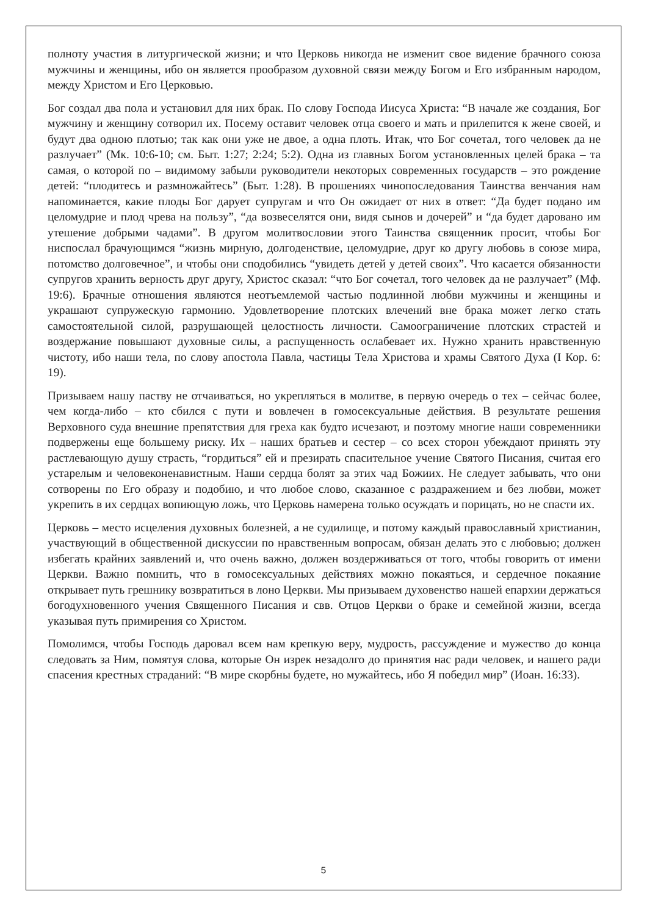полноту участия в литургической жизни; и что Церковь никогда не изменит свое видение брачного союза мужчины и женщины, ибо он является прообразом духовной связи между Богом и Его избранным народом, между Христом и Его Церковью.
Бог создал два пола и установил для них брак. По слову Господа Иисуса Христа: “В начале же создания, Бог мужчину и женщину сотворил их. Посему оставит человек отца своего и мать и прилепится к жене своей, и будут два одною плотью; так как они уже не двое, а одна плоть. Итак, что Бог сочетал, того человек да не разлучает” (Мк. 10:6-10; см. Быт. 1:27; 2:24; 5:2). Одна из главных Богом установленных целей брака – та самая, о которой по – видимому забыли руководители некоторых современных государств – это рождение детей: “плодитесь и размножайтесь” (Быт. 1:28). В прошениях чинопоследования Таинства венчания нам напоминается, какие плоды Бог дарует супругам и что Он ожидает от них в ответ: “Да будет подано им целомудрие и плод чрева на пользу”, “да возвеселятся они, видя сынов и дочерей” и “да будет даровано им утешение добрыми чадами”. В другом молитвословии этого Таинства священник просит, чтобы Бог ниспослал брачующимся “жизнь мирную, долгоденствие, целомудрие, друг ко другу любовь в союзе мира, потомство долговечное”, и чтобы они сподобились “увидеть детей у детей своих”. Что касается обязанности супругов хранить верность друг другу, Христос сказал: “что Бог сочетал, того человек да не разлучает” (Мф. 19:6). Брачные отношения являются неотъемлемой частью подлинной любви мужчины и женщины и украшают супружескую гармонию. Удовлетворение плотских влечений вне брака может легко стать самостоятельной силой, разрушающей целостность личности. Самоограничение плотских страстей и воздержание повышают духовные силы, а распущенность ослабевает их. Нужно хранить нравственную чистоту, ибо наши тела, по слову апостола Павла, частицы Тела Христова и храмы Святого Духа (I Кор. 6: 19).
Призываем нашу паству не отчаиваться, но укрепляться в молитве, в первую очередь о тех – сейчас более, чем когда-либо – кто сбился с пути и вовлечен в гомосексуальные действия. В результате решения Верховного суда внешние препятствия для греха как будто исчезают, и поэтому многие наши современники подвержены еще большему риску. Их – наших братьев и сестер – со всех сторон убеждают принять эту растлевающую душу страсть, “гордиться” ей и презирать спасительное учение Святого Писания, считая его устарелым и человеконенавистным. Наши сердца болят за этих чад Божиих. Не следует забывать, что они сотворены по Его образу и подобию, и что любое слово, сказанное с раздражением и без любви, может укрепить в их сердцах вопиющую ложь, что Церковь намерена только осуждать и порицать, но не спасти их.
Церковь – место исцеления духовных болезней, а не судилище, и потому каждый православный христианин, участвующий в общественной дискуссии по нравственным вопросам, обязан делать это с любовью; должен избегать крайних заявлений и, что очень важно, должен воздерживаться от того, чтобы говорить от имени Церкви. Важно помнить, что в гомосексуальных действиях можно покаяться, и сердечное покаяние открывает путь грешнику возвратиться в лоно Церкви. Мы призываем духовенство нашей епархии держаться богодухновенного учения Священного Писания и свв. Отцов Церкви о браке и семейной жизни, всегда указывая путь примирения со Христом.
Помолимся, чтобы Господь даровал всем нам крепкую веру, мудрость, рассуждение и мужество до конца следовать за Ним, помятуя слова, которые Он изрек незадолго до принятия нас ради человек, и нашего ради спасения крестных страданий: “В мире скорбны будете, но мужайтесь, ибо Я победил мир” (Иоан. 16:33).
5